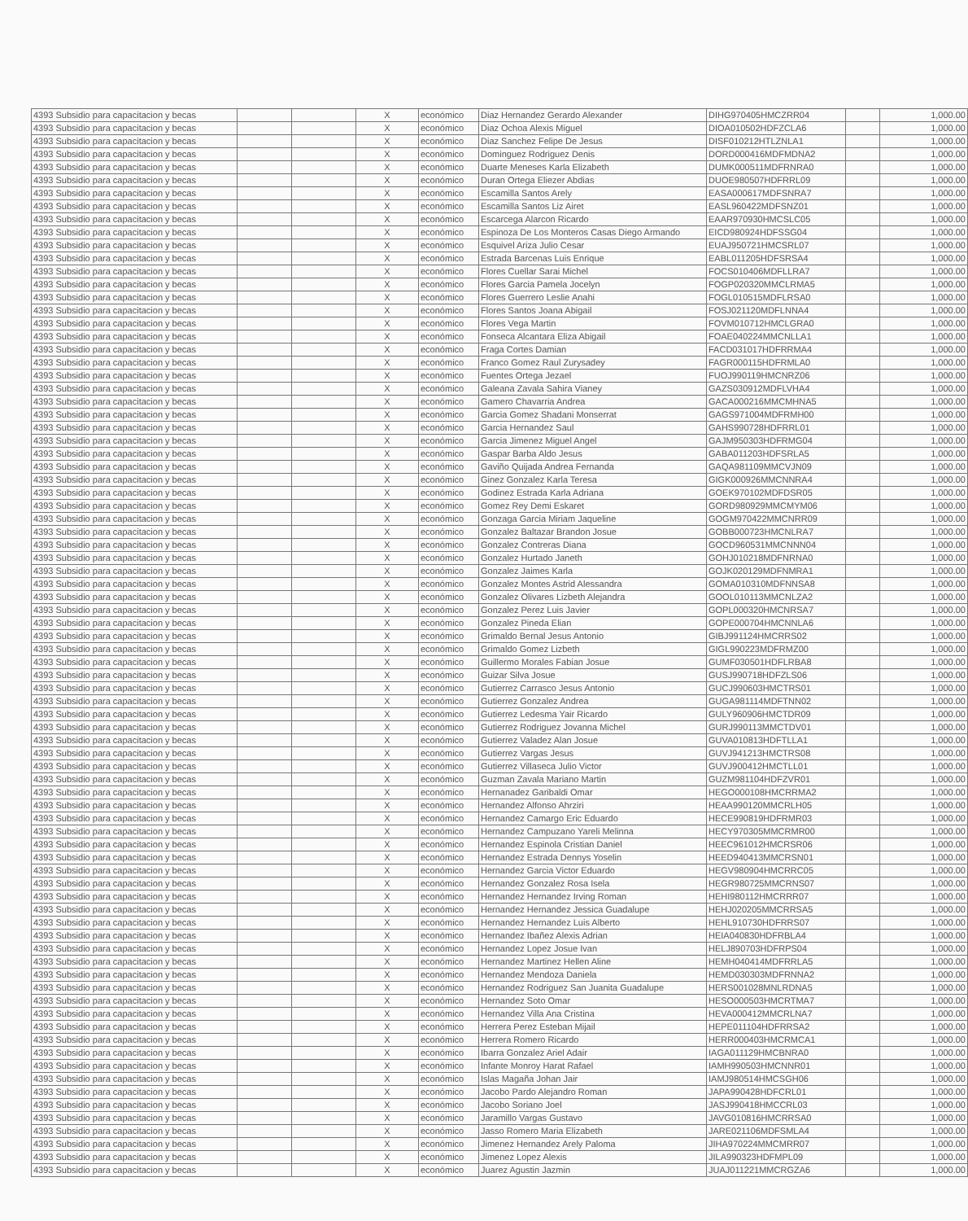| 4393 Subsidio para capacitacion y becas | | | X | económico | Diaz Hernandez Gerardo Alexander | DIHG970405HMCZRR04 | | 1,000.00 |
| 4393 Subsidio para capacitacion y becas | | | X | económico | Diaz Ochoa Alexis Miguel | DIOA010502HDFZCLA6 | | 1,000.00 |
| 4393 Subsidio para capacitacion y becas | | | X | económico | Diaz Sanchez Felipe De Jesus | DISF010212HTLZNLA1 | | 1,000.00 |
| 4393 Subsidio para capacitacion y becas | | | X | económico | Dominguez Rodriguez Denis | DORD000416MDFMDNA2 | | 1,000.00 |
| 4393 Subsidio para capacitacion y becas | | | X | económico | Duarte Meneses Karla Elizabeth | DUMK000511MDFRNRA0 | | 1,000.00 |
| 4393 Subsidio para capacitacion y becas | | | X | económico | Duran Ortega Eliezer Abdias | DUOE980507HDFRRL09 | | 1,000.00 |
| 4393 Subsidio para capacitacion y becas | | | X | económico | Escamilla Santos Arely | EASA000617MDFSNRA7 | | 1,000.00 |
| 4393 Subsidio para capacitacion y becas | | | X | económico | Escamilla Santos Liz Airet | EASL960422MDFSNZ01 | | 1,000.00 |
| 4393 Subsidio para capacitacion y becas | | | X | económico | Escarcega Alarcon Ricardo | EAAR970930HMCSLC05 | | 1,000.00 |
| 4393 Subsidio para capacitacion y becas | | | X | económico | Espinoza De Los Monteros Casas Diego Armando | EICD980924HDFSSG04 | | 1,000.00 |
| 4393 Subsidio para capacitacion y becas | | | X | económico | Esquivel Ariza Julio Cesar | EUAJ950721HMCSRL07 | | 1,000.00 |
| 4393 Subsidio para capacitacion y becas | | | X | económico | Estrada Barcenas Luis Enrique | EABL011205HDFSRSA4 | | 1,000.00 |
| 4393 Subsidio para capacitacion y becas | | | X | económico | Flores Cuellar Sarai Michel | FOCS010406MDFLLRA7 | | 1,000.00 |
| 4393 Subsidio para capacitacion y becas | | | X | económico | Flores Garcia Pamela Jocelyn | FOGP020320MMCLRMA5 | | 1,000.00 |
| 4393 Subsidio para capacitacion y becas | | | X | económico | Flores Guerrero Leslie Anahi | FOGL010515MDFLRSA0 | | 1,000.00 |
| 4393 Subsidio para capacitacion y becas | | | X | económico | Flores Santos Joana Abigail | FOSJ021120MDFLNNA4 | | 1,000.00 |
| 4393 Subsidio para capacitacion y becas | | | X | económico | Flores Vega Martin | FOVM010712HMCLGRA0 | | 1,000.00 |
| 4393 Subsidio para capacitacion y becas | | | X | económico | Fonseca Alcantara Eliza Abigail | FOAE040224MMCNLLA1 | | 1,000.00 |
| 4393 Subsidio para capacitacion y becas | | | X | económico | Fraga Cortes Damian | FACD031017HDFRRMA4 | | 1,000.00 |
| 4393 Subsidio para capacitacion y becas | | | X | económico | Franco Gomez Raul Zurysadey | FAGR000115HDFRMLA0 | | 1,000.00 |
| 4393 Subsidio para capacitacion y becas | | | X | económico | Fuentes Ortega Jezael | FUOJ990119HMCNRZ06 | | 1,000.00 |
| 4393 Subsidio para capacitacion y becas | | | X | económico | Galeana Zavala Sahira Vianey | GAZS030912MDFLVHA4 | | 1,000.00 |
| 4393 Subsidio para capacitacion y becas | | | X | económico | Gamero Chavarria Andrea | GACA000216MMCMHNA5 | | 1,000.00 |
| 4393 Subsidio para capacitacion y becas | | | X | económico | Garcia Gomez Shadani Monserrat | GAGS971004MDFRMH00 | | 1,000.00 |
| 4393 Subsidio para capacitacion y becas | | | X | económico | Garcia Hernandez Saul | GAHS990728HDFRRL01 | | 1,000.00 |
| 4393 Subsidio para capacitacion y becas | | | X | económico | Garcia Jimenez Miguel Angel | GAJM950303HDFRMG04 | | 1,000.00 |
| 4393 Subsidio para capacitacion y becas | | | X | económico | Gaspar Barba Aldo Jesus | GABA011203HDFSRLA5 | | 1,000.00 |
| 4393 Subsidio para capacitacion y becas | | | X | económico | Gaviño Quijada Andrea Fernanda | GAQA981109MMCVJN09 | | 1,000.00 |
| 4393 Subsidio para capacitacion y becas | | | X | económico | Ginez Gonzalez Karla Teresa | GIGK000926MMCNNRA4 | | 1,000.00 |
| 4393 Subsidio para capacitacion y becas | | | X | económico | Godinez Estrada Karla Adriana | GOEK970102MDFDSR05 | | 1,000.00 |
| 4393 Subsidio para capacitacion y becas | | | X | económico | Gomez Rey Demi Eskaret | GORD980929MMCMYM06 | | 1,000.00 |
| 4393 Subsidio para capacitacion y becas | | | X | económico | Gonzaga Garcia Miriam Jaqueline | GOGM970422MMCNRR09 | | 1,000.00 |
| 4393 Subsidio para capacitacion y becas | | | X | económico | Gonzalez Baltazar Brandon Josue | GOBB000723HMCNLRA7 | | 1,000.00 |
| 4393 Subsidio para capacitacion y becas | | | X | económico | Gonzalez Contreras Diana | GOCD960531MMCNNN04 | | 1,000.00 |
| 4393 Subsidio para capacitacion y becas | | | X | económico | Gonzalez Hurtado Janeth | GOHJ010218MDFNRNA0 | | 1,000.00 |
| 4393 Subsidio para capacitacion y becas | | | X | económico | Gonzalez Jaimes Karla | GOJK020129MDFNMRA1 | | 1,000.00 |
| 4393 Subsidio para capacitacion y becas | | | X | económico | Gonzalez Montes Astrid Alessandra | GOMA010310MDFNNSA8 | | 1,000.00 |
| 4393 Subsidio para capacitacion y becas | | | X | económico | Gonzalez Olivares Lizbeth Alejandra | GOOL010113MMCNLZA2 | | 1,000.00 |
| 4393 Subsidio para capacitacion y becas | | | X | económico | Gonzalez Perez Luis Javier | GOPL000320HMCNRSA7 | | 1,000.00 |
| 4393 Subsidio para capacitacion y becas | | | X | económico | Gonzalez Pineda Elian | GOPE000704HMCNNLA6 | | 1,000.00 |
| 4393 Subsidio para capacitacion y becas | | | X | económico | Grimaldo Bernal Jesus Antonio | GIBJ991124HMCRRS02 | | 1,000.00 |
| 4393 Subsidio para capacitacion y becas | | | X | económico | Grimaldo Gomez Lizbeth | GIGL990223MDFRMZ00 | | 1,000.00 |
| 4393 Subsidio para capacitacion y becas | | | X | económico | Guillermo Morales Fabian Josue | GUMF030501HDFLRBA8 | | 1,000.00 |
| 4393 Subsidio para capacitacion y becas | | | X | económico | Guizar Silva Josue | GUSJ990718HDFZLS06 | | 1,000.00 |
| 4393 Subsidio para capacitacion y becas | | | X | económico | Gutierrez Carrasco Jesus Antonio | GUCJ990603HMCTRS01 | | 1,000.00 |
| 4393 Subsidio para capacitacion y becas | | | X | económico | Gutierrez Gonzalez Andrea | GUGA981114MDFTNN02 | | 1,000.00 |
| 4393 Subsidio para capacitacion y becas | | | X | económico | Gutierrez Ledesma Yair Ricardo | GULY960906HMCTDR09 | | 1,000.00 |
| 4393 Subsidio para capacitacion y becas | | | X | económico | Gutierrez Rodriguez Jovanna Michel | GURJ990113MMCTDV01 | | 1,000.00 |
| 4393 Subsidio para capacitacion y becas | | | X | económico | Gutierrez Valadez Alan Josue | GUVA010813HDFTLLA1 | | 1,000.00 |
| 4393 Subsidio para capacitacion y becas | | | X | económico | Gutierrez Vargas Jesus | GUVJ941213HMCTRS08 | | 1,000.00 |
| 4393 Subsidio para capacitacion y becas | | | X | económico | Gutierrez Villaseca Julio Victor | GUVJ900412HMCTLL01 | | 1,000.00 |
| 4393 Subsidio para capacitacion y becas | | | X | económico | Guzman Zavala Mariano Martin | GUZM981104HDFZVR01 | | 1,000.00 |
| 4393 Subsidio para capacitacion y becas | | | X | económico | Hernanadez Garibaldi Omar | HEGO000108HMCRRMA2 | | 1,000.00 |
| 4393 Subsidio para capacitacion y becas | | | X | económico | Hernandez Alfonso Ahrziri | HEAA990120MMCRLH05 | | 1,000.00 |
| 4393 Subsidio para capacitacion y becas | | | X | económico | Hernandez Camargo Eric Eduardo | HECE990819HDFRMR03 | | 1,000.00 |
| 4393 Subsidio para capacitacion y becas | | | X | económico | Hernandez Campuzano Yareli Melinna | HECY970305MMCRMR00 | | 1,000.00 |
| 4393 Subsidio para capacitacion y becas | | | X | económico | Hernandez Espinola Cristian Daniel | HEEC961012HMCRSR06 | | 1,000.00 |
| 4393 Subsidio para capacitacion y becas | | | X | económico | Hernandez Estrada Dennys Yoselin | HEED940413MMCRSN01 | | 1,000.00 |
| 4393 Subsidio para capacitacion y becas | | | X | económico | Hernandez Garcia Victor Eduardo | HEGV980904HMCRRC05 | | 1,000.00 |
| 4393 Subsidio para capacitacion y becas | | | X | económico | Hernandez Gonzalez Rosa Isela | HEGR980725MMCRNS07 | | 1,000.00 |
| 4393 Subsidio para capacitacion y becas | | | X | económico | Hernandez Hernandez Irving Roman | HEHI980112HMCRRR07 | | 1,000.00 |
| 4393 Subsidio para capacitacion y becas | | | X | económico | Hernandez Hernandez Jessica Guadalupe | HEHJ020205MMCRRSA5 | | 1,000.00 |
| 4393 Subsidio para capacitacion y becas | | | X | económico | Hernandez Hernandez Luis Alberto | HEHL910730HDFRRS07 | | 1,000.00 |
| 4393 Subsidio para capacitacion y becas | | | X | económico | Hernandez Ibañez Alexis Adrian | HEIA040830HDFRBLA4 | | 1,000.00 |
| 4393 Subsidio para capacitacion y becas | | | X | económico | Hernandez Lopez Josue Ivan | HELJ890703HDFRPS04 | | 1,000.00 |
| 4393 Subsidio para capacitacion y becas | | | X | económico | Hernandez Martinez Hellen Aline | HEMH040414MDFRRLA5 | | 1,000.00 |
| 4393 Subsidio para capacitacion y becas | | | X | económico | Hernandez Mendoza Daniela | HEMD030303MDFRNNA2 | | 1,000.00 |
| 4393 Subsidio para capacitacion y becas | | | X | económico | Hernandez Rodriguez San Juanita Guadalupe | HERS001028MNLRDNA5 | | 1,000.00 |
| 4393 Subsidio para capacitacion y becas | | | X | económico | Hernandez Soto Omar | HESO000503HMCRTMA7 | | 1,000.00 |
| 4393 Subsidio para capacitacion y becas | | | X | económico | Hernandez Villa Ana Cristina | HEVA000412MMCRLNA7 | | 1,000.00 |
| 4393 Subsidio para capacitacion y becas | | | X | económico | Herrera Perez Esteban Mijail | HEPE011104HDFRRSA2 | | 1,000.00 |
| 4393 Subsidio para capacitacion y becas | | | X | económico | Herrera Romero Ricardo | HERR000403HMCRMCA1 | | 1,000.00 |
| 4393 Subsidio para capacitacion y becas | | | X | económico | Ibarra Gonzalez Ariel Adair | IAGA011129HMCBNRA0 | | 1,000.00 |
| 4393 Subsidio para capacitacion y becas | | | X | económico | Infante Monroy Harat Rafael | IAMH990503HMCNNR01 | | 1,000.00 |
| 4393 Subsidio para capacitacion y becas | | | X | económico | Islas Magaña Johan Jair | IAMJ980514HMCSGH06 | | 1,000.00 |
| 4393 Subsidio para capacitacion y becas | | | X | económico | Jacobo Pardo Alejandro Roman | JAPA990428HDFCRL01 | | 1,000.00 |
| 4393 Subsidio para capacitacion y becas | | | X | económico | Jacobo Soriano Joel | JASJ990418HMCCRL03 | | 1,000.00 |
| 4393 Subsidio para capacitacion y becas | | | X | económico | Jaramillo Vargas Gustavo | JAVG010816HMCRRSA0 | | 1,000.00 |
| 4393 Subsidio para capacitacion y becas | | | X | económico | Jasso Romero Maria Elizabeth | JARE021106MDFSMLA4 | | 1,000.00 |
| 4393 Subsidio para capacitacion y becas | | | X | económico | Jimenez Hernandez Arely Paloma | JIHA970224MMCMRR07 | | 1,000.00 |
| 4393 Subsidio para capacitacion y becas | | | X | económico | Jimenez Lopez Alexis | JILA990323HDFMPL09 | | 1,000.00 |
| 4393 Subsidio para capacitacion y becas | | | X | económico | Juarez Agustin Jazmin | JUAJ011221MMCRGZA6 | | 1,000.00 |